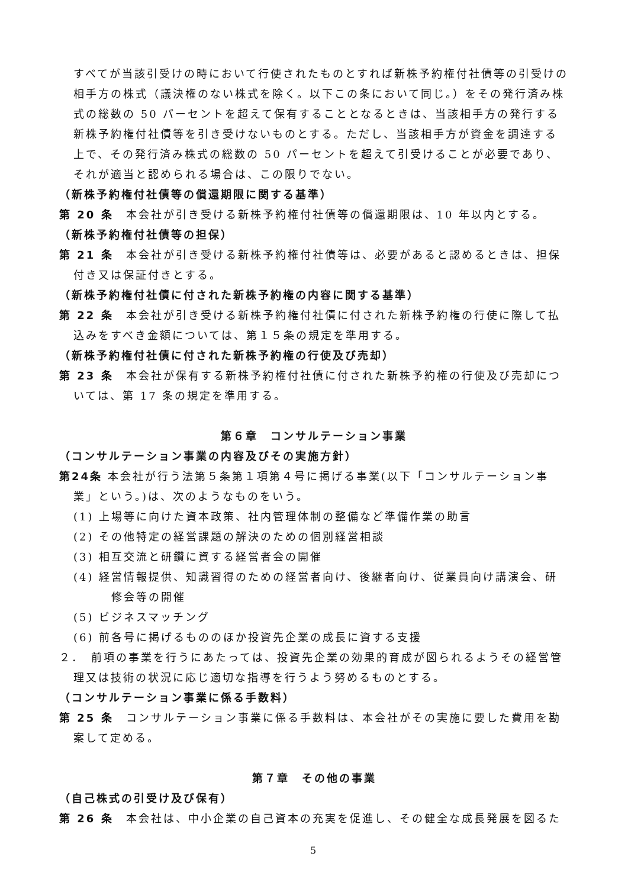すべてが当該引受けの時において行使されたものとすれば新株予約権付社債等の引受けの相手方の株式（議決権のない株式を除く。以下この条において同じ。）をその発行済み株式の総数の 50 パーセントを超えて保有することとなるときは、当該相手方の発行する新株予約権付社債等を引き受けないものとする。ただし、当該相手方が資金を調達する上で、その発行済み株式の総数の 50 パーセントを超えて引受けることが必要であり、それが適当と認められる場合は、この限りでない。
（新株予約権付社債等の償還期限に関する基準）
第 20 条　本会社が引き受ける新株予約権付社債等の償還期限は、10 年以内とする。
（新株予約権付社債等の担保）
第 21 条　本会社が引き受ける新株予約権付社債等は、必要があると認めるときは、担保付き又は保証付きとする。
（新株予約権付社債に付された新株予約権の内容に関する基準）
第 22 条　本会社が引き受ける新株予約権付社債に付された新株予約権の行使に際して払込みをすべき金額については、第１５条の規定を準用する。
（新株予約権付社債に付された新株予約権の行使及び売却）
第 23 条　本会社が保有する新株予約権付社債に付された新株予約権の行使及び売却については、第 17 条の規定を準用する。
第６章　コンサルテーション事業
（コンサルテーション事業の内容及びその実施方針）
第24条 本会社が行う法第５条第１項第４号に掲げる事業(以下「コンサルテーション事業」という。)は、次のようなものをいう。
(1) 上場等に向けた資本政策、社内管理体制の整備など準備作業の助言
(2) その他特定の経営課題の解決のための個別経営相談
(3) 相互交流と研鑽に資する経営者会の開催
(4) 経営情報提供、知識習得のための経営者向け、後継者向け、従業員向け講演会、研修会等の開催
(5) ビジネスマッチング
(6) 前各号に掲げるもののほか投資先企業の成長に資する支援
２．　前項の事業を行うにあたっては、投資先企業の効果的育成が図られるようその経営管理又は技術の状況に応じ適切な指導を行うよう努めるものとする。
（コンサルテーション事業に係る手数料）
第 25 条　コンサルテーション事業に係る手数料は、本会社がその実施に要した費用を勘案して定める。
第７章　その他の事業
（自己株式の引受け及び保有）
第 26 条　本会社は、中小企業の自己資本の充実を促進し、その健全な成長発展を図るた
5